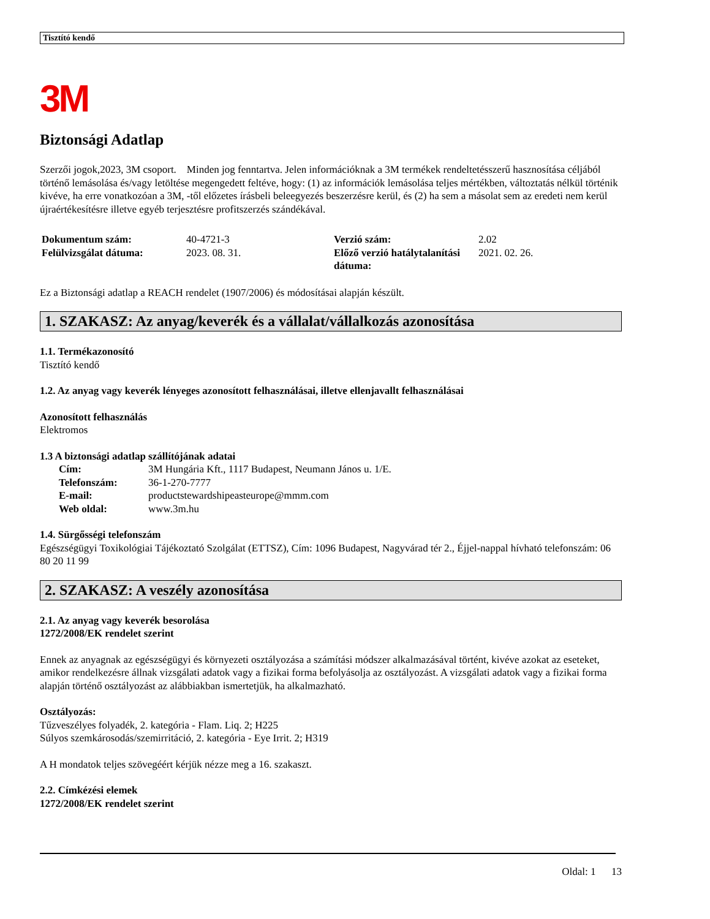Tisztító kendő
3M
Biztonsági Adatlap
Szerzői jogok,2023, 3M csoport. Minden jog fenntartva. Jelen információknak a 3M termékek rendeltetésszerű hasznosítása céljából történő lemásolása és/vagy letöltése megengedett feltéve, hogy: (1) az információk lemásolása teljes mértékben, változtatás nélkül történik kivéve, ha erre vonatkozóan a 3M, -től előzetes írásbeli beleegyezés beszerzésre kerül, és (2) ha sem a másolat sem az eredeti nem kerül újraértékesítésre illetve egyéb terjesztésre profitszerzés szándékával.
| Dokumentum szám: | 40-4721-3 | Verzió szám: | 2.02 |
| Felülvizsgálat dátuma: | 2023. 08. 31. | Előző verzió hatálytalanítási dátuma: | 2021. 02. 26. |
Ez a Biztonsági adatlap a REACH rendelet (1907/2006) és módosításai alapján készült.
1. SZAKASZ: Az anyag/keverék és a vállalat/vállalkozás azonosítása
1.1. Termékazonosító
Tisztító kendő
1.2. Az anyag vagy keverék lényeges azonosított felhasználásai, illetve ellenjavallt felhasználásai
Azonosított felhasználás
Elektromos
1.3 A biztonsági adatlap szállítójának adatai
| Cím: | 3M Hungária Kft., 1117 Budapest, Neumann János u. 1/E. |
| Telefonszám: | 36-1-270-7777 |
| E-mail: | productstewardshipeasteurope@mmm.com |
| Web oldal: | www.3m.hu |
1.4. Sürgősségi telefonszám
Egészségügyi Toxikológiai Tájékoztató Szolgálat (ETTSZ), Cím: 1096 Budapest, Nagyvárad tér 2., Éjjel-nappal hívható telefonszám: 06 80 20 11 99
2. SZAKASZ: A veszély azonosítása
2.1. Az anyag vagy keverék besorolása
1272/2008/EK rendelet szerint
Ennek az anyagnak az egészségügyi és környezeti osztályozása a számítási módszer alkalmazásával történt, kivéve azokat az eseteket, amikor rendelkezésre állnak vizsgálati adatok vagy a fizikai forma befolyásolja az osztályozást. A vizsgálati adatok vagy a fizikai forma alapján történő osztályozást az alábbiakban ismertetjük, ha alkalmazható.
Osztályozás:
Tűzveszélyes folyadék, 2. kategória - Flam. Liq. 2; H225
Súlyos szemkárosodás/szemirritáció, 2. kategória - Eye Irrit. 2; H319
A H mondatok teljes szövegéért kérjük nézze meg a 16. szakaszt.
2.2. Címkézési elemek
1272/2008/EK rendelet szerint
Oldal: 1 13